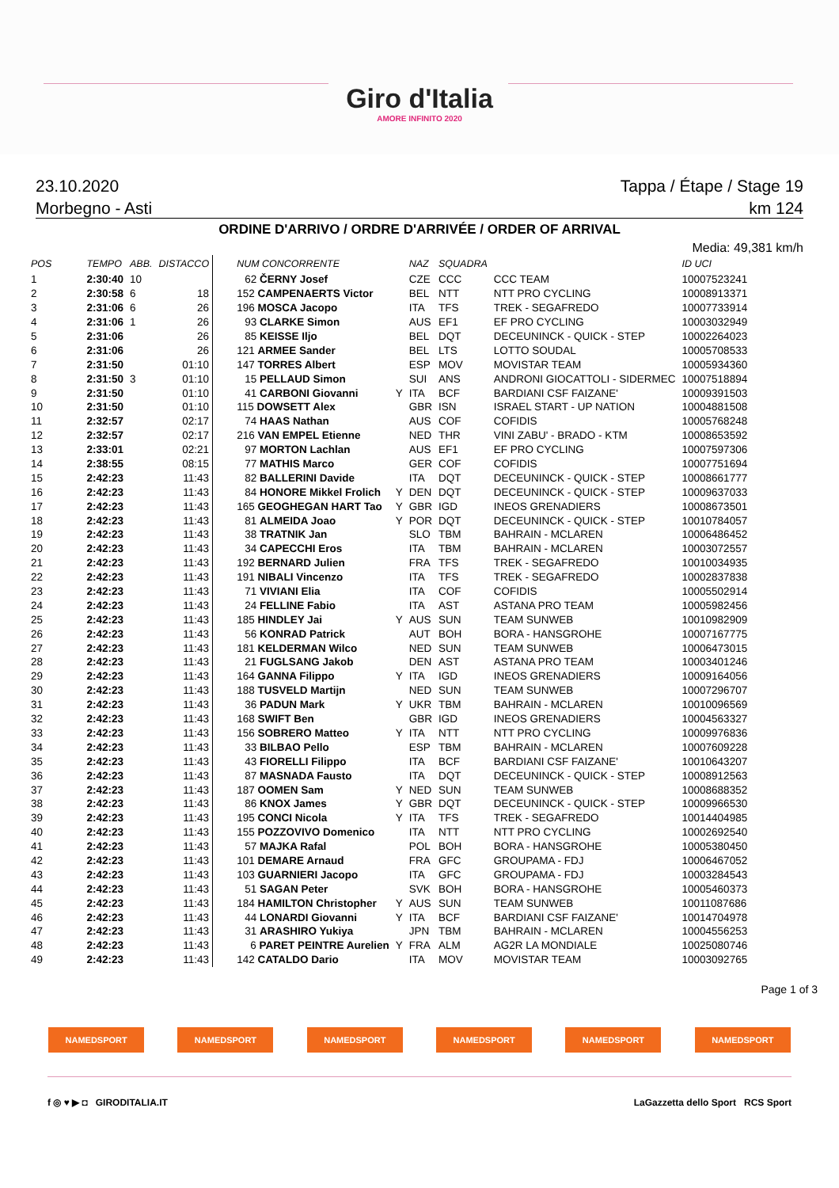Giro d'Italia
AMORE INFINITO 2020
23.10.2020 Tappa / Étape / Stage 19
Morbegno - Asti km 124
ORDINE D'ARRIVO / ORDRE D'ARRIVÉE / ORDER OF ARRIVAL
Media: 49,381 km/h
| POS | TEMPO | ABB. | DISTACCO | NUM CONCORRENTE | | NAZ | SQUADRA | | ID UCI |
| --- | --- | --- | --- | --- | --- | --- | --- | --- | --- |
| 1 | 2:30:40 | 10 | | 62 ČERNY Josef | | CZE | CCC | CCC TEAM | 10007523241 |
| 2 | 2:30:58 | 6 | 18 | 152 CAMPENAERTS Victor | | BEL | NTT | NTT PRO CYCLING | 10008913371 |
| 3 | 2:31:06 | 6 | 26 | 196 MOSCA Jacopo | | ITA | TFS | TREK - SEGAFREDO | 10007733914 |
| 4 | 2:31:06 | 1 | 26 | 93 CLARKE Simon | | AUS | EF1 | EF PRO CYCLING | 10003032949 |
| 5 | 2:31:06 | | 26 | 85 KEISSE Iljo | | BEL | DQT | DECEUNINCK - QUICK - STEP | 10002264023 |
| 6 | 2:31:06 | | 26 | 121 ARMEE Sander | | BEL | LTS | LOTTO SOUDAL | 10005708533 |
| 7 | 2:31:50 | | 01:10 | 147 TORRES Albert | | ESP | MOV | MOVISTAR TEAM | 10005934360 |
| 8 | 2:31:50 | 3 | 01:10 | 15 PELLAUD Simon | | SUI | ANS | ANDRONI GIOCATTOLI - SIDERMEC | 10007518894 |
| 9 | 2:31:50 | | 01:10 | 41 CARBONI Giovanni | Y | ITA | BCF | BARDIANI CSF FAIZANE' | 10009391503 |
| 10 | 2:31:50 | | 01:10 | 115 DOWSETT Alex | | GBR | ISN | ISRAEL START - UP NATION | 10004881508 |
| 11 | 2:32:57 | | 02:17 | 74 HAAS Nathan | | AUS | COF | COFIDIS | 10005768248 |
| 12 | 2:32:57 | | 02:17 | 216 VAN EMPEL Etienne | | NED | THR | VINI ZABU' - BRADO - KTM | 10008653592 |
| 13 | 2:33:01 | | 02:21 | 97 MORTON Lachlan | | AUS | EF1 | EF PRO CYCLING | 10007597306 |
| 14 | 2:38:55 | | 08:15 | 77 MATHIS Marco | | GER | COF | COFIDIS | 10007751694 |
| 15 | 2:42:23 | | 11:43 | 82 BALLERINI Davide | | ITA | DQT | DECEUNINCK - QUICK - STEP | 10008661777 |
| 16 | 2:42:23 | | 11:43 | 84 HONORE Mikkel Frolich | Y | DEN | DQT | DECEUNINCK - QUICK - STEP | 10009637033 |
| 17 | 2:42:23 | | 11:43 | 165 GEOGHEGAN HART Tao | Y | GBR | IGD | INEOS GRENADIERS | 10008673501 |
| 18 | 2:42:23 | | 11:43 | 81 ALMEIDA Joao | Y | POR | DQT | DECEUNINCK - QUICK - STEP | 10010784057 |
| 19 | 2:42:23 | | 11:43 | 38 TRATNIK Jan | | SLO | TBM | BAHRAIN - MCLAREN | 10006486452 |
| 20 | 2:42:23 | | 11:43 | 34 CAPECCHI Eros | | ITA | TBM | BAHRAIN - MCLAREN | 10003072557 |
| 21 | 2:42:23 | | 11:43 | 192 BERNARD Julien | | FRA | TFS | TREK - SEGAFREDO | 10010034935 |
| 22 | 2:42:23 | | 11:43 | 191 NIBALI Vincenzo | | ITA | TFS | TREK - SEGAFREDO | 10002837838 |
| 23 | 2:42:23 | | 11:43 | 71 VIVIANI Elia | | ITA | COF | COFIDIS | 10005502914 |
| 24 | 2:42:23 | | 11:43 | 24 FELLINE Fabio | | ITA | AST | ASTANA PRO TEAM | 10005982456 |
| 25 | 2:42:23 | | 11:43 | 185 HINDLEY Jai | Y | AUS | SUN | TEAM SUNWEB | 10010982909 |
| 26 | 2:42:23 | | 11:43 | 56 KONRAD Patrick | | AUT | BOH | BORA - HANSGROHE | 10007167775 |
| 27 | 2:42:23 | | 11:43 | 181 KELDERMAN Wilco | | NED | SUN | TEAM SUNWEB | 10006473015 |
| 28 | 2:42:23 | | 11:43 | 21 FUGLSANG Jakob | | DEN | AST | ASTANA PRO TEAM | 10003401246 |
| 29 | 2:42:23 | | 11:43 | 164 GANNA Filippo | Y | ITA | IGD | INEOS GRENADIERS | 10009164056 |
| 30 | 2:42:23 | | 11:43 | 188 TUSVELD Martijn | | NED | SUN | TEAM SUNWEB | 10007296707 |
| 31 | 2:42:23 | | 11:43 | 36 PADUN Mark | Y | UKR | TBM | BAHRAIN - MCLAREN | 10010096569 |
| 32 | 2:42:23 | | 11:43 | 168 SWIFT Ben | | GBR | IGD | INEOS GRENADIERS | 10004563327 |
| 33 | 2:42:23 | | 11:43 | 156 SOBRERO Matteo | Y | ITA | NTT | NTT PRO CYCLING | 10009976836 |
| 34 | 2:42:23 | | 11:43 | 33 BILBAO Pello | | ESP | TBM | BAHRAIN - MCLAREN | 10007609228 |
| 35 | 2:42:23 | | 11:43 | 43 FIORELLI Filippo | | ITA | BCF | BARDIANI CSF FAIZANE' | 10010643207 |
| 36 | 2:42:23 | | 11:43 | 87 MASNADA Fausto | | ITA | DQT | DECEUNINCK - QUICK - STEP | 10008912563 |
| 37 | 2:42:23 | | 11:43 | 187 OOMEN Sam | Y | NED | SUN | TEAM SUNWEB | 10008688352 |
| 38 | 2:42:23 | | 11:43 | 86 KNOX James | Y | GBR | DQT | DECEUNINCK - QUICK - STEP | 10009966530 |
| 39 | 2:42:23 | | 11:43 | 195 CONCI Nicola | Y | ITA | TFS | TREK - SEGAFREDO | 10014404985 |
| 40 | 2:42:23 | | 11:43 | 155 POZZOVIVO Domenico | | ITA | NTT | NTT PRO CYCLING | 10002692540 |
| 41 | 2:42:23 | | 11:43 | 57 MAJKA Rafal | | POL | BOH | BORA - HANSGROHE | 10005380450 |
| 42 | 2:42:23 | | 11:43 | 101 DEMARE Arnaud | | FRA | GFC | GROUPAMA - FDJ | 10006467052 |
| 43 | 2:42:23 | | 11:43 | 103 GUARNIERI Jacopo | | ITA | GFC | GROUPAMA - FDJ | 10003284543 |
| 44 | 2:42:23 | | 11:43 | 51 SAGAN Peter | | SVK | BOH | BORA - HANSGROHE | 10005460373 |
| 45 | 2:42:23 | | 11:43 | 184 HAMILTON Christopher | Y | AUS | SUN | TEAM SUNWEB | 10011087686 |
| 46 | 2:42:23 | | 11:43 | 44 LONARDI Giovanni | Y | ITA | BCF | BARDIANI CSF FAIZANE' | 10014704978 |
| 47 | 2:42:23 | | 11:43 | 31 ARASHIRO Yukiya | | JPN | TBM | BAHRAIN - MCLAREN | 10004556253 |
| 48 | 2:42:23 | | 11:43 | 6 PARET PEINTRE Aurelien | Y | FRA | ALM | AG2R LA MONDIALE | 10025080746 |
| 49 | 2:42:23 | | 11:43 | 142 CATALDO Dario | | ITA | MOV | MOVISTAR TEAM | 10003092765 |
Page 1 of 3
NAMEDSPORT NAMEDSPORT NAMEDSPORT NAMEDSPORT NAMEDSPORT NAMEDSPORT
f ◎ ♥ ▶ ◘ GIRODITALIA.IT LaGazzetta dello Sport RCS Sport